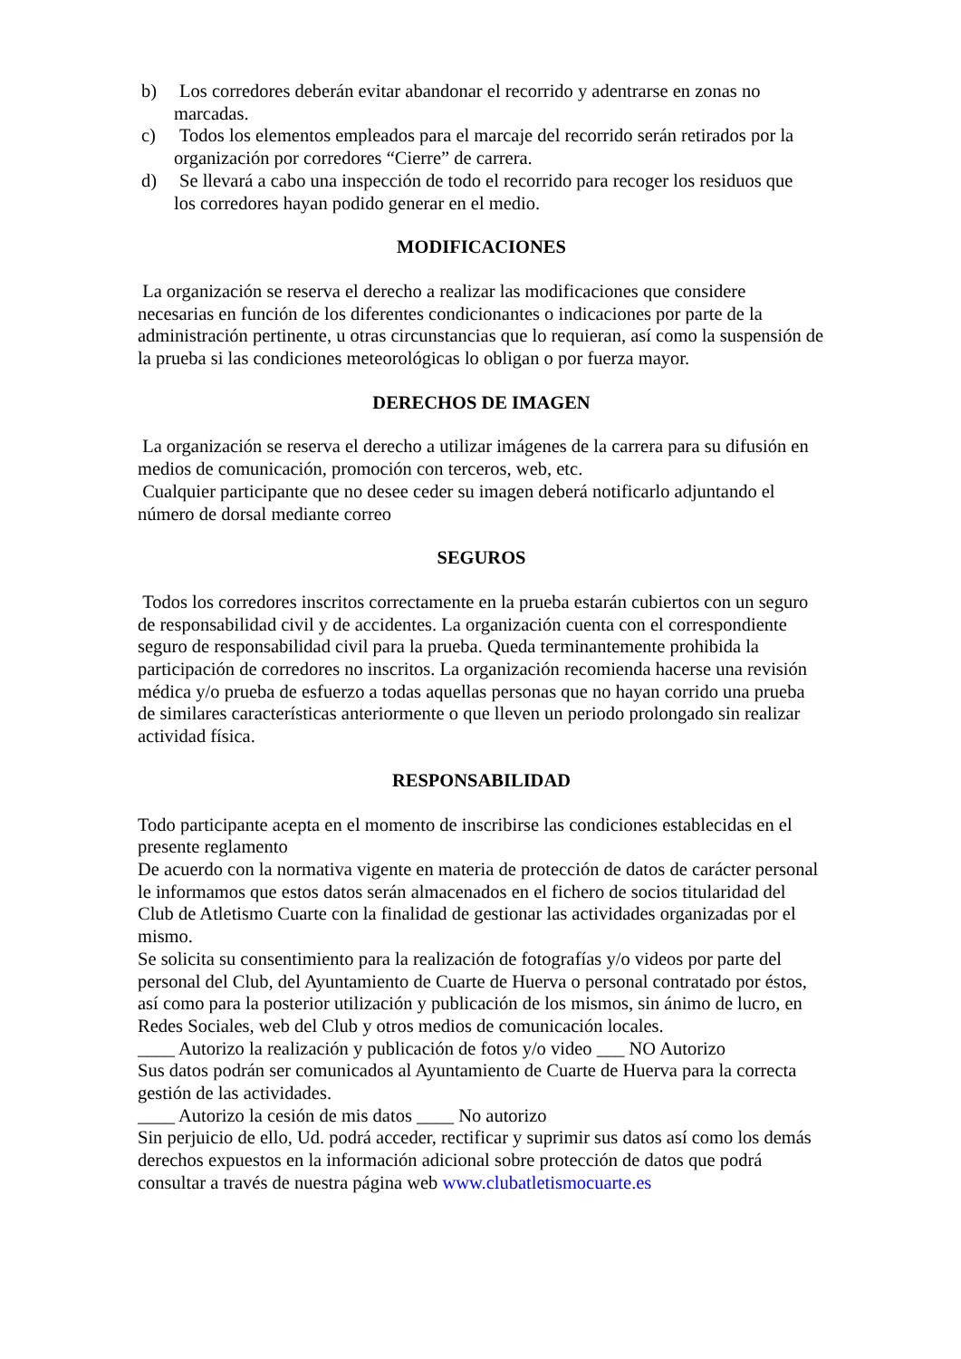b) Los corredores deberán evitar abandonar el recorrido y adentrarse en zonas no
marcadas.
c) Todos los elementos empleados para el marcaje del recorrido serán retirados por la
organización por corredores “Cierre” de carrera.
d) Se llevará a cabo una inspección de todo el recorrido para recoger los residuos que
los corredores hayan podido generar en el medio.
MODIFICACIONES
La organización se reserva el derecho a realizar las modificaciones que considere necesarias en función de los diferentes condicionantes o indicaciones por parte de la administración pertinente, u otras circunstancias que lo requieran, así como la suspensión de la prueba si las condiciones meteorológicas lo obligan o por fuerza mayor.
DERECHOS DE IMAGEN
La organización se reserva el derecho a utilizar imágenes de la carrera para su difusión en medios de comunicación, promoción con terceros, web, etc.
Cualquier participante que no desee ceder su imagen deberá notificarlo adjuntando el número de dorsal mediante correo
SEGUROS
Todos los corredores inscritos correctamente en la prueba estarán cubiertos con un seguro de responsabilidad civil y de accidentes. La organización cuenta con el correspondiente seguro de responsabilidad civil para la prueba. Queda terminantemente prohibida la participación de corredores no inscritos. La organización recomienda hacerse una revisión médica y/o prueba de esfuerzo a todas aquellas personas que no hayan corrido una prueba de similares características anteriormente o que lleven un periodo prolongado sin realizar actividad física.
RESPONSABILIDAD
Todo participante acepta en el momento de inscribirse las condiciones establecidas en el presente reglamento
De acuerdo con la normativa vigente en materia de protección de datos de carácter personal le informamos que estos datos serán almacenados en el fichero de socios titularidad del Club de Atletismo Cuarte con la finalidad de gestionar las actividades organizadas por el mismo.
Se solicita su consentimiento para la realización de fotografías y/o videos por parte del personal del Club, del Ayuntamiento de Cuarte de Huerva o personal contratado por éstos, así como para la posterior utilización y publicación de los mismos, sin ánimo de lucro, en Redes Sociales, web del Club y otros medios de comunicación locales.
____ Autorizo la realización y publicación de fotos y/o video ___ NO Autorizo
Sus datos podrán ser comunicados al Ayuntamiento de Cuarte de Huerva para la correcta gestión de las actividades.
____ Autorizo la cesión de mis datos ____ No autorizo
Sin perjuicio de ello, Ud. podrá acceder, rectificar y suprimir sus datos así como los demás derechos expuestos en la información adicional sobre protección de datos que podrá consultar a través de nuestra página web www.clubatletismocuarte.es